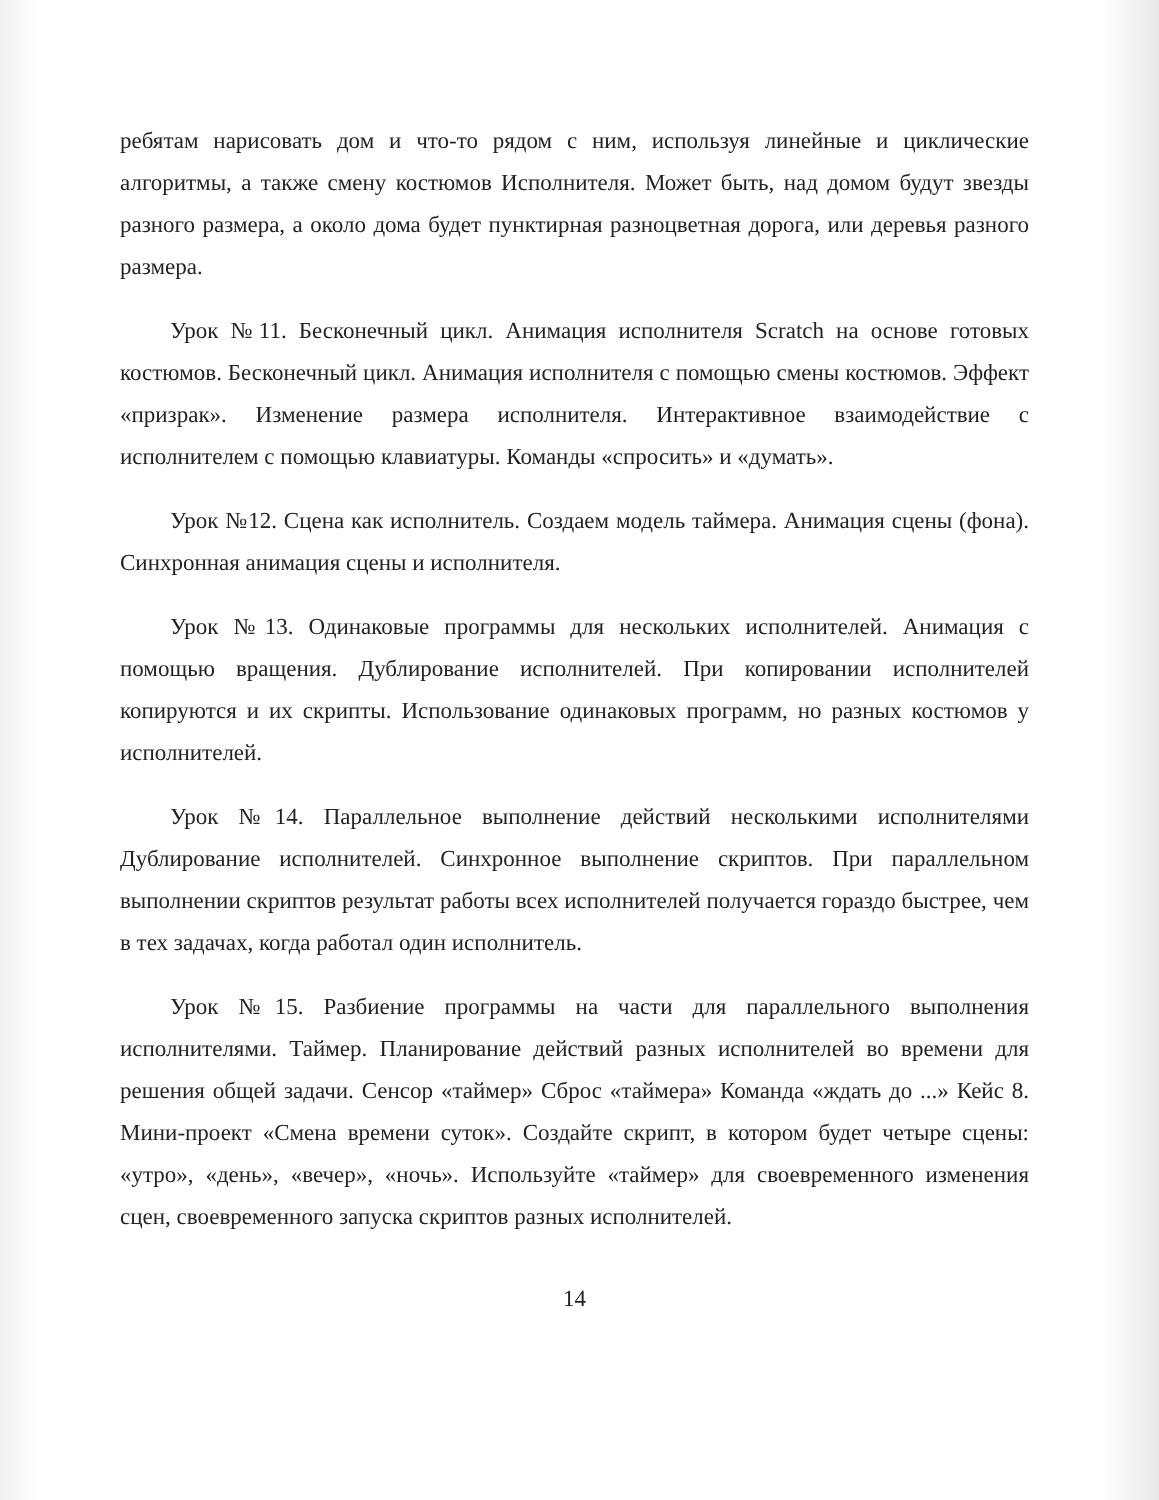ребятам нарисовать дом и что-то рядом с ним, используя линейные и циклические алгоритмы, а также смену костюмов Исполнителя. Может быть, над домом будут звезды разного размера, а около дома будет пунктирная разноцветная дорога, или деревья разного размера.
Урок №11. Бесконечный цикл. Анимация исполнителя Scratch на основе готовых костюмов. Бесконечный цикл. Анимация исполнителя с помощью смены костюмов. Эффект «призрак». Изменение размера исполнителя. Интерактивное взаимодействие с исполнителем с помощью клавиатуры. Команды «спросить» и «думать».
Урок №12. Сцена как исполнитель. Создаем модель таймера. Анимация сцены (фона). Синхронная анимация сцены и исполнителя.
Урок №13. Одинаковые программы для нескольких исполнителей. Анимация с помощью вращения. Дублирование исполнителей. При копировании исполнителей копируются и их скрипты. Использование одинаковых программ, но разных костюмов у исполнителей.
Урок №14. Параллельное выполнение действий несколькими исполнителями Дублирование исполнителей. Синхронное выполнение скриптов. При параллельном выполнении скриптов результат работы всех исполнителей получается гораздо быстрее, чем в тех задачах, когда работал один исполнитель.
Урок №15. Разбиение программы на части для параллельного выполнения исполнителями. Таймер. Планирование действий разных исполнителей во времени для решения общей задачи. Сенсор «таймер» Сброс «таймера» Команда «ждать до ...» Кейс 8. Мини-проект «Смена времени суток». Создайте скрипт, в котором будет четыре сцены: «утро», «день», «вечер», «ночь». Используйте «таймер» для своевременного изменения сцен, своевременного запуска скриптов разных исполнителей.
14